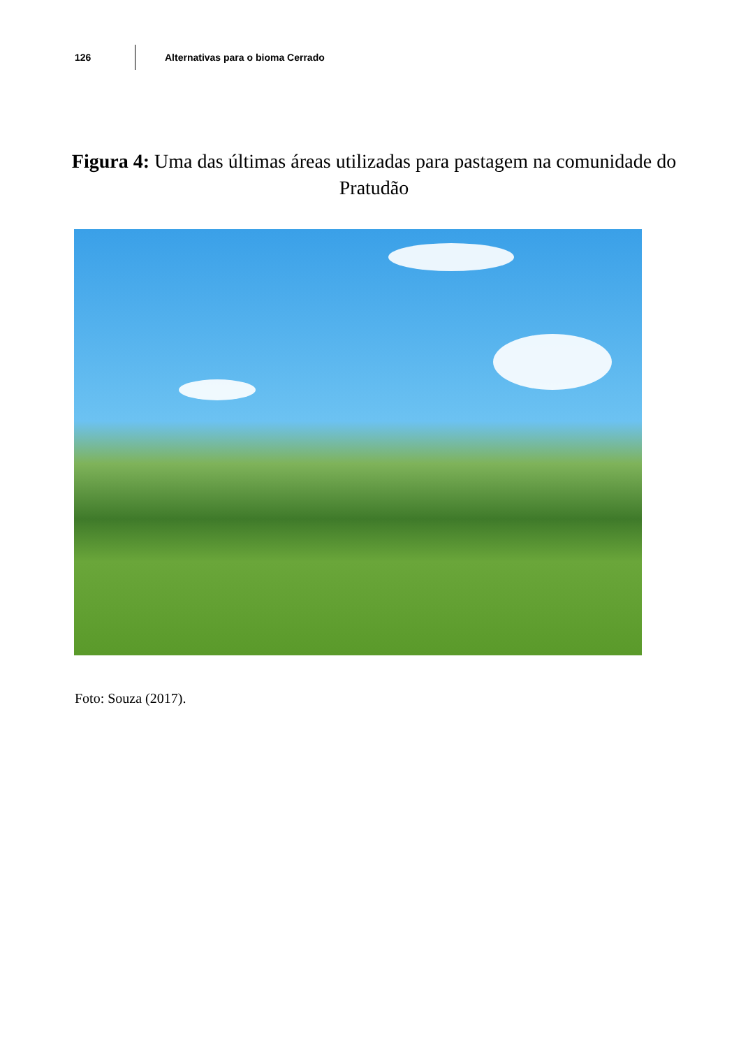126
Alternativas para o bioma Cerrado
Figura 4: Uma das últimas áreas utilizadas para pastagem na comunidade do Pratudão
Foto: Souza (2017).